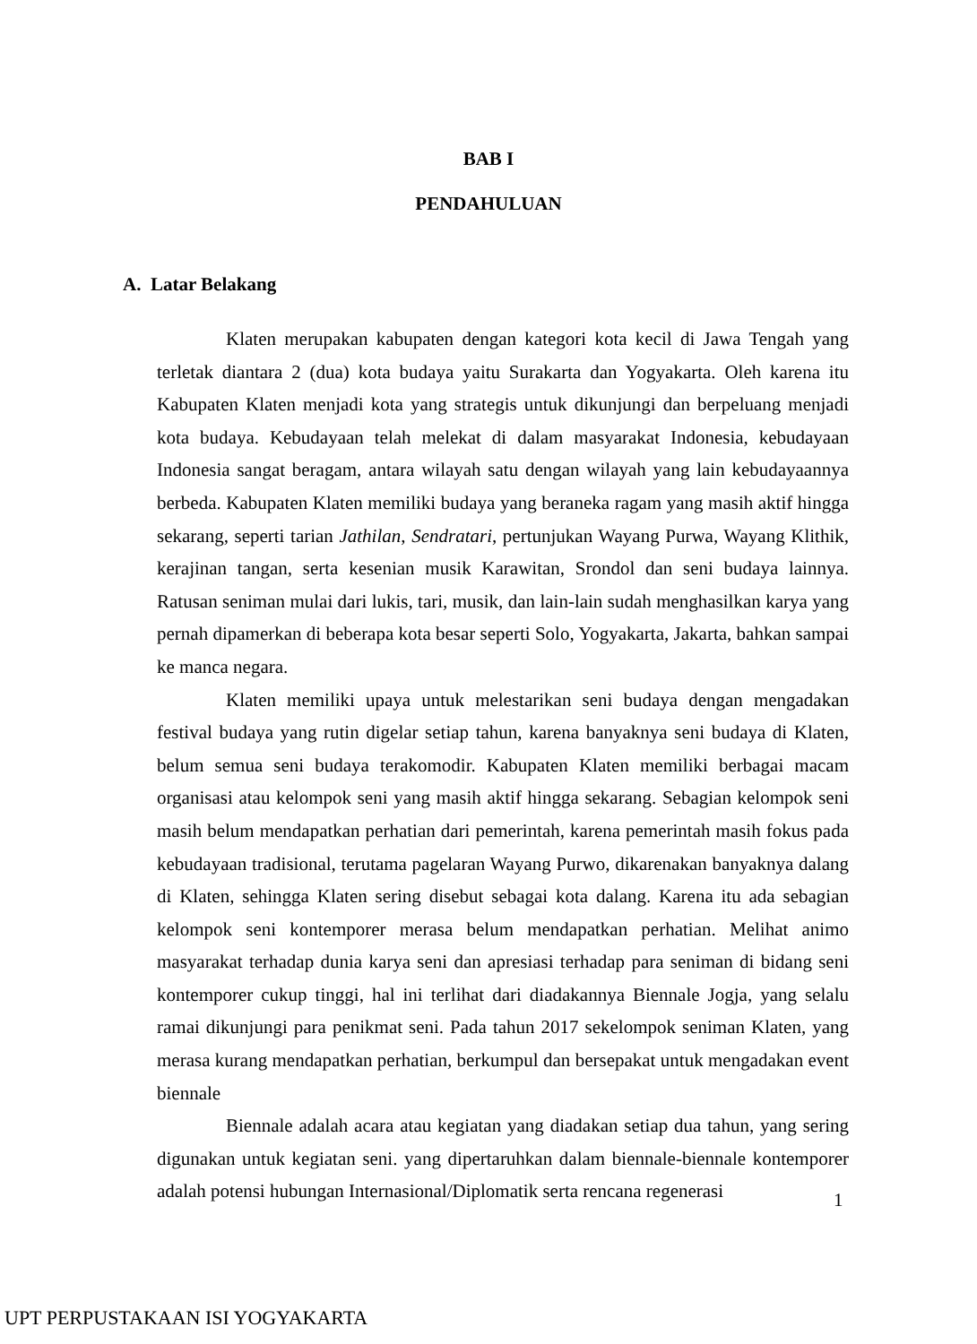BAB I
PENDAHULUAN
A. Latar Belakang
Klaten merupakan kabupaten dengan kategori kota kecil di Jawa Tengah yang terletak diantara 2 (dua) kota budaya yaitu Surakarta dan Yogyakarta. Oleh karena itu Kabupaten Klaten menjadi kota yang strategis untuk dikunjungi dan berpeluang menjadi kota budaya. Kebudayaan telah melekat di dalam masyarakat Indonesia, kebudayaan Indonesia sangat beragam, antara wilayah satu dengan wilayah yang lain kebudayaannya berbeda. Kabupaten Klaten memiliki budaya yang beraneka ragam yang masih aktif hingga sekarang, seperti tarian Jathilan, Sendratari, pertunjukan Wayang Purwa, Wayang Klithik, kerajinan tangan, serta kesenian musik Karawitan, Srondol dan seni budaya lainnya. Ratusan seniman mulai dari lukis, tari, musik, dan lain-lain sudah menghasilkan karya yang pernah dipamerkan di beberapa kota besar seperti Solo, Yogyakarta, Jakarta, bahkan sampai ke manca negara.
Klaten memiliki upaya untuk melestarikan seni budaya dengan mengadakan festival budaya yang rutin digelar setiap tahun, karena banyaknya seni budaya di Klaten, belum semua seni budaya terakomodir. Kabupaten Klaten memiliki berbagai macam organisasi atau kelompok seni yang masih aktif hingga sekarang. Sebagian kelompok seni masih belum mendapatkan perhatian dari pemerintah, karena pemerintah masih fokus pada kebudayaan tradisional, terutama pagelaran Wayang Purwo, dikarenakan banyaknya dalang di Klaten, sehingga Klaten sering disebut sebagai kota dalang. Karena itu ada sebagian kelompok seni kontemporer merasa belum mendapatkan perhatian. Melihat animo masyarakat terhadap dunia karya seni dan apresiasi terhadap para seniman di bidang seni kontemporer cukup tinggi, hal ini terlihat dari diadakannya Biennale Jogja, yang selalu ramai dikunjungi para penikmat seni. Pada tahun 2017 sekelompok seniman Klaten, yang merasa kurang mendapatkan perhatian, berkumpul dan bersepakat untuk mengadakan event biennale
Biennale adalah acara atau kegiatan yang diadakan setiap dua tahun, yang sering digunakan untuk kegiatan seni. yang dipertaruhkan dalam biennale-biennale kontemporer adalah potensi hubungan Internasional/Diplomatik serta rencana regenerasi
1
UPT PERPUSTAKAAN ISI YOGYAKARTA